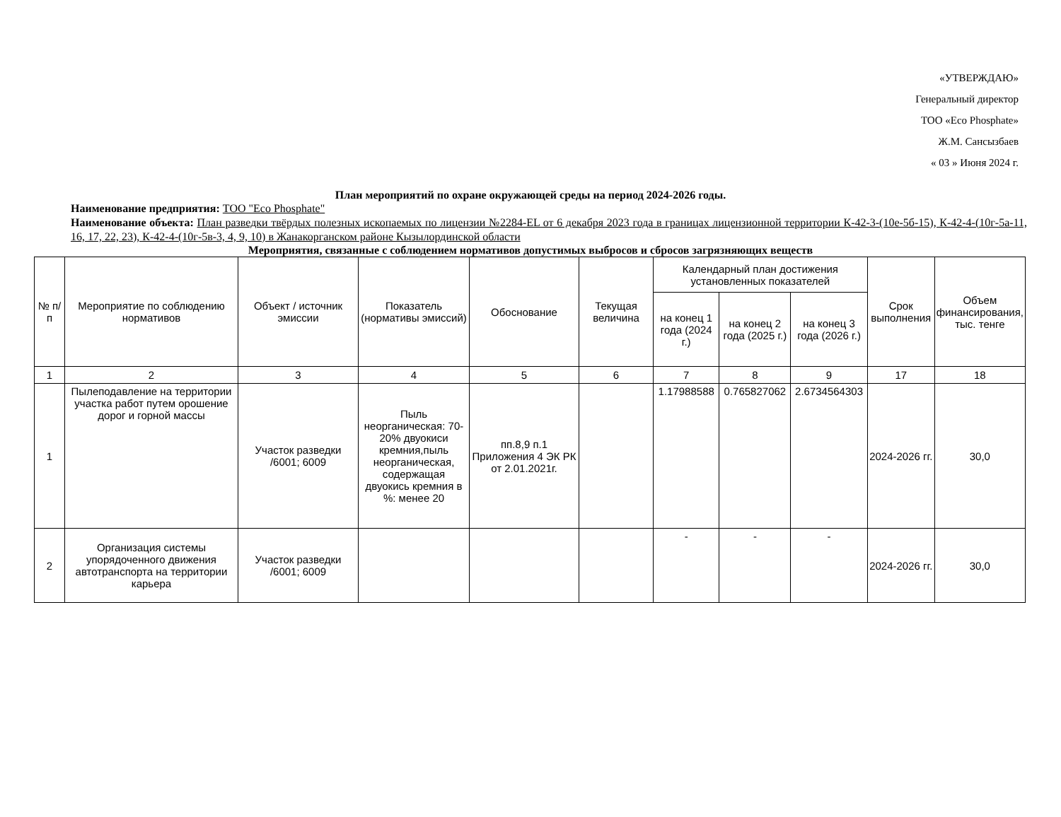«УТВЕРЖДАЮ»
Генеральный директор
ТОО «Eco Phosphate»
Ж.М. Сансызбаев
« 03 » Июня 2024 г.
План мероприятий по охране окружающей среды на период 2024-2026 годы.
Наименование предприятия: ТОО "Eco Phosphate"
Наименование объекта: План разведки твёрдых полезных ископаемых по лицензии №2284-EL от 6 декабря 2023 года в границах лицензионной территории К-42-3-(10е-5б-15), К-42-4-(10г-5а-11, 16, 17, 22, 23), К-42-4-(10г-5в-3, 4, 9, 10) в Жанакорганском районе Кызылординской области
Мероприятия, связанные с соблюдением нормативов допустимых выбросов и сбросов загрязняющих веществ
| № п/п | Мероприятие по соблюдению нормативов | Объект / источник эмиссии | Показатель (нормативы эмиссий) | Обоснование | Текущая величина | Календарный план достижения установленных показателей | | | Срок выполнения | Объем финансирования, тыс. тенге |
| --- | --- | --- | --- | --- | --- | --- | --- | --- | --- | --- |
| | | | | | | на конец 1 года (2024 г.) | на конец 2 года (2025 г.) | на конец 3 года (2026 г.) | | |
| 1 | 2 | 3 | 4 | 5 | 6 | 7 | 8 | 9 | 17 | 18 |
| 1 | Пылеподавление на территории участка работ путем орошение дорог и горной массы | Участок разведки /6001; 6009 | Пыль неорганическая: 70-20% двуокиси кремния,пыль неорганическая, содержащая двуокись кремния в %: менее 20 | пп.8,9 п.1 Приложения 4 ЭК РК от 2.01.2021г. | | 1.17988588 | 0.765827062 | 2.6734564303 | 2024-2026 гг. | 30,0 |
| 2 | Организация системы упорядоченного движения автотранспорта на территории карьера | Участок разведки /6001; 6009 | | | | - | - | - | 2024-2026 гг. | 30,0 |